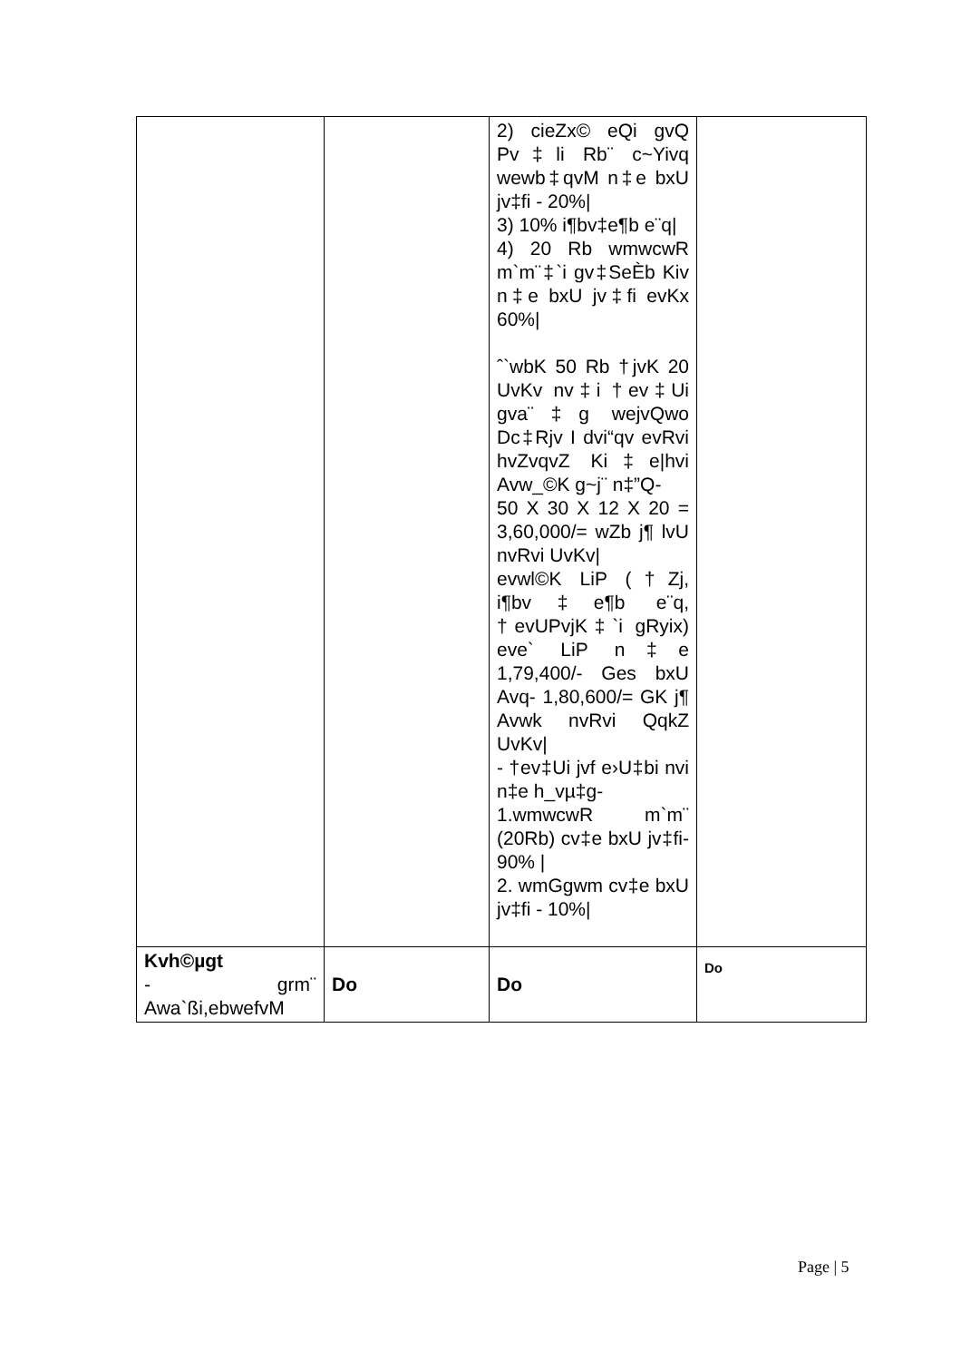| | | 2) cieZx© eQi gvQ Pv‡li Rb¨ c~Yivq wewb‡qvM n‡e bxU jv‡fi - 20%/ 3) 10% i¶bv‡e¶b e¨q/ 4) 20 Rb wmwcwR m`m¨‡`i gv‡SeÈb Kiv n‡e bxU jv‡fi evKx 60%/ ˆ`wbK 50 Rb †jvK 20 UvKv nv‡i †ev‡Ui gva¨‡g wejvQwo Dc‡Rjv I dvi“qv evRvi hvZvqvZ Ki‡e/hvi Avw_©K g~j¨ n‡”Q- 50 X 30 X 12 X 20 = 3,60,000/= wZb j¶ lvU nvRvi UvKv/ evwl©K LiP (†Zj, i¶bv‡e¶b e¨q, †evUPvjK‡`i gRyix) eve` LiP n‡e 1,79,400/- Ges bxU Avq- 1,80,600/= GK j¶ Avwk nvRvi QqkZ UvKv/ - †ev‡Ui jvf e›U‡bi nvi n‡e h_vµ‡g- 1.wmwcwR m`m¨ (20Rb) cv‡e bxU jv‡fi- 90% / 2. wmGgwm cv‡e bxU jv‡fi - 10%/ | |
| Kvh©µgt - grm¨ Awa`ßi,ebwefvM | Do | Do | Do |
Page | 5